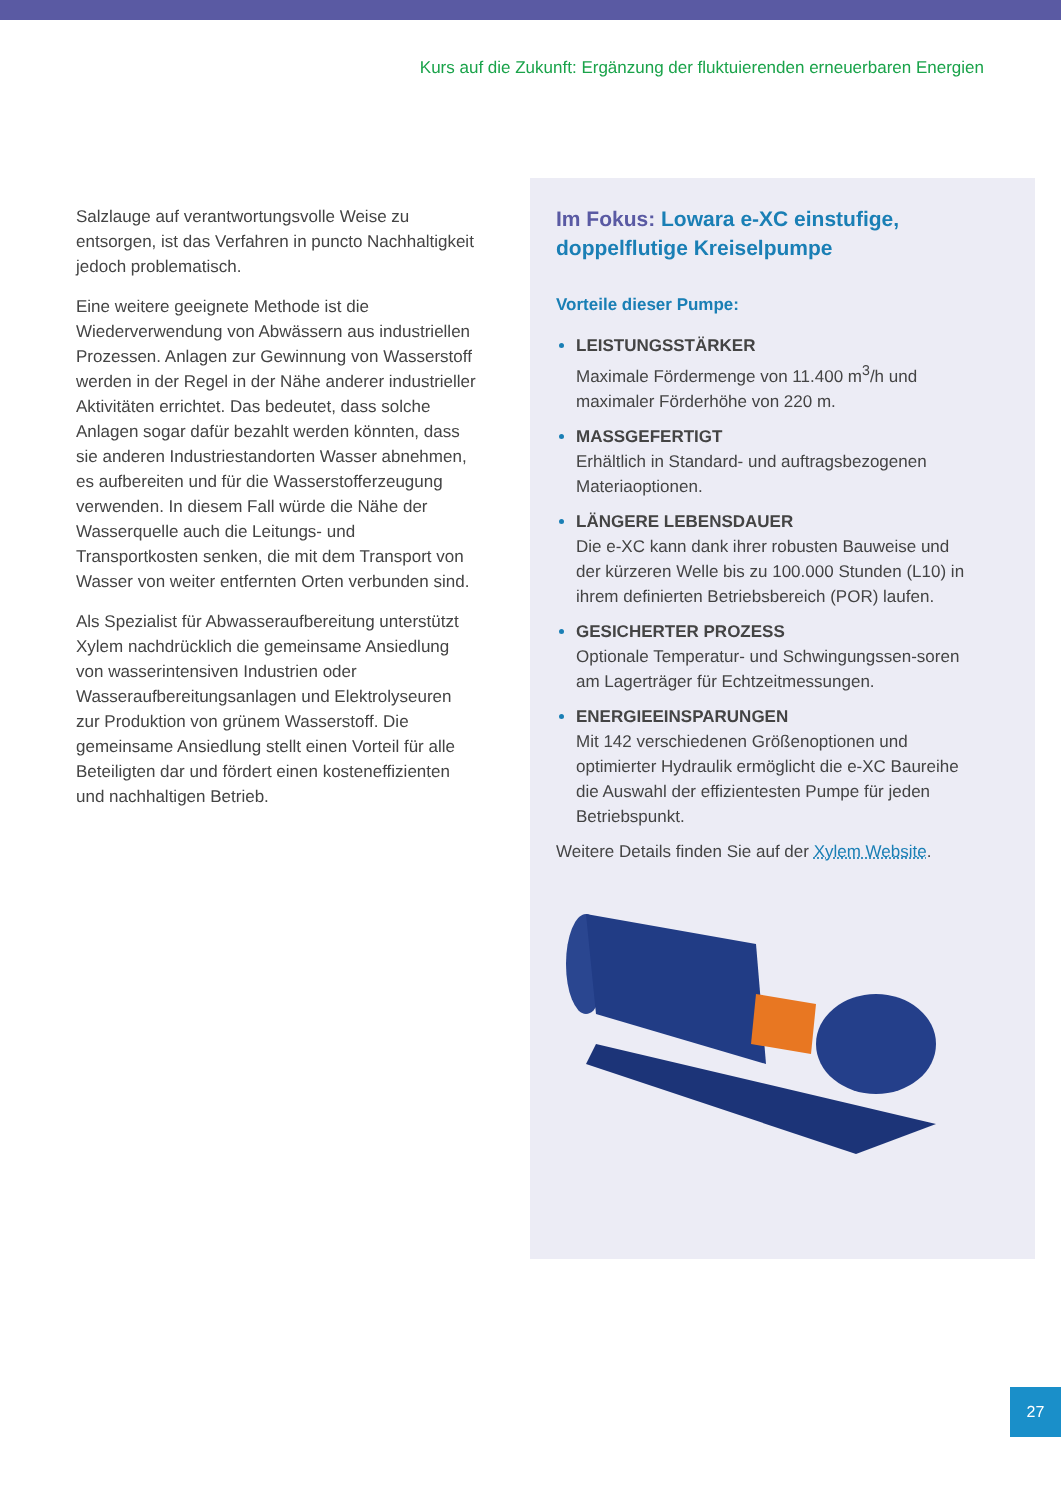Kurs auf die Zukunft: Ergänzung der fluktuierenden erneuerbaren Energien
Salzlauge auf verantwortungsvolle Weise zu entsorgen, ist das Verfahren in puncto Nachhaltigkeit jedoch problematisch.
Eine weitere geeignete Methode ist die Wiederverwendung von Abwässern aus industriellen Prozessen. Anlagen zur Gewinnung von Wasserstoff werden in der Regel in der Nähe anderer industrieller Aktivitäten errichtet. Das bedeutet, dass solche Anlagen sogar dafür bezahlt werden könnten, dass sie anderen Industriestandorten Wasser abnehmen, es aufbereiten und für die Wasserstofferzeugung verwenden. In diesem Fall würde die Nähe der Wasserquelle auch die Leitungs- und Transportkosten senken, die mit dem Transport von Wasser von weiter entfernten Orten verbunden sind.
Als Spezialist für Abwasseraufbereitung unterstützt Xylem nachdrücklich die gemeinsame Ansiedlung von wasserintensiven Industrien oder Wasseraufbereitungsanlagen und Elektrolyseuren zur Produktion von grünem Wasserstoff. Die gemeinsame Ansiedlung stellt einen Vorteil für alle Beteiligten dar und fördert einen kosteneffizienten und nachhaltigen Betrieb.
Im Fokus: Lowara e-XC einstufige, doppelflutige Kreiselpumpe
Vorteile dieser Pumpe:
LEISTUNGSSTÄRKER
Maximale Fördermenge von 11.400 m<sup>3</sup>/h und maximaler Förderhöhe von 220 m.
MASSGEFERTIGT
Erhältlich in Standard- und auftragsbezogenen Materiaoptionen.
LÄNGERE LEBENSDAUER
Die e-XC kann dank ihrer robusten Bauweise und der kürzeren Welle bis zu 100.000 Stunden (L10) in ihrem definierten Betriebsbereich (POR) laufen.
GESICHERTER PROZESS
Optionale Temperatur- und Schwingungssen-soren am Lagerträger für Echtzeitmessungen.
ENERGIEEINSPARUNGEN
Mit 142 verschiedenen Größenoptionen und optimierter Hydraulik ermöglicht die e-XC Baureihe die Auswahl der effizientesten Pumpe für jeden Betriebspunkt.
Weitere Details finden Sie auf der Xylem Website.
27